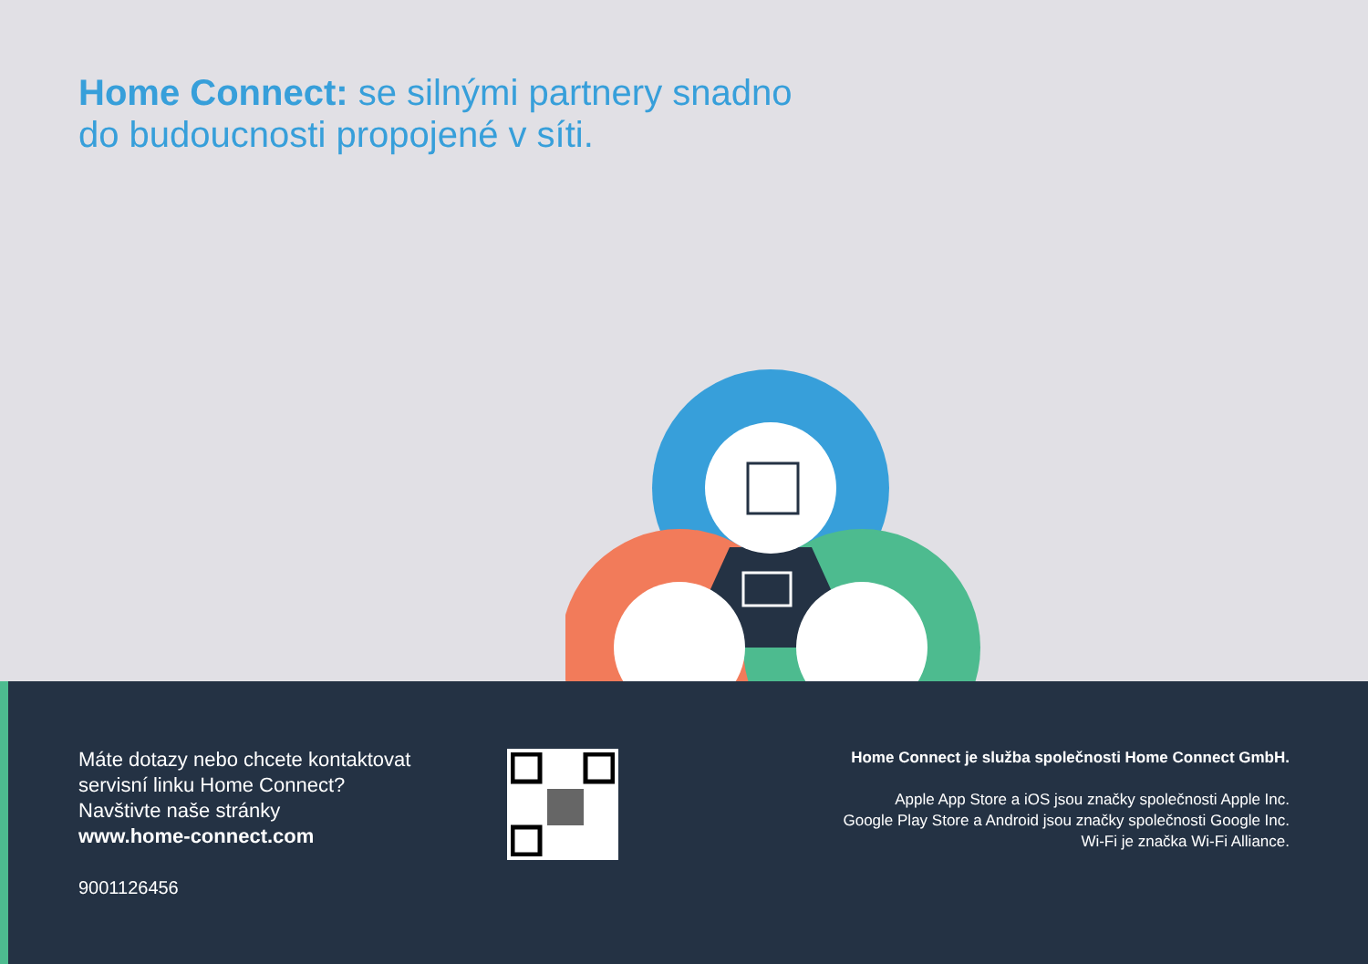Home Connect: se silnými partnery snadno
do budoucnosti propojené v síti.
Máte dotazy nebo chcete kontaktovat
servisní linku Home Connect?
Navštivte naše stránky
www.home-connect.com
9001126456
Home Connect je služba společnosti Home Connect GmbH.
Apple App Store a iOS jsou značky společnosti Apple Inc.
Google Play Store a Android jsou značky společnosti Google Inc.
Wi-Fi je značka Wi-Fi Alliance.